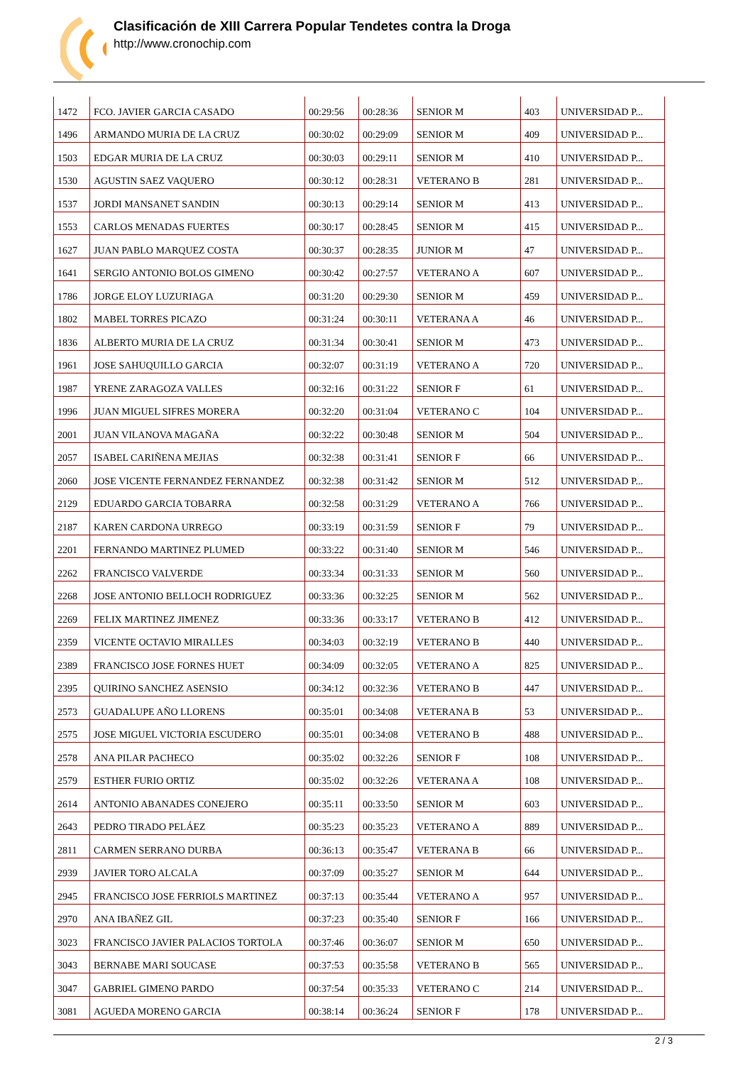Clasificación de XIII Carrera Popular Tendetes contra la Droga
http://www.cronochip.com
| 1472 | FCO. JAVIER GARCIA CASADO | 00:29:56 | 00:28:36 | SENIOR M | 403 | UNIVERSIDAD P... |
| 1496 | ARMANDO MURIA DE LA CRUZ | 00:30:02 | 00:29:09 | SENIOR M | 409 | UNIVERSIDAD P... |
| 1503 | EDGAR MURIA DE LA CRUZ | 00:30:03 | 00:29:11 | SENIOR M | 410 | UNIVERSIDAD P... |
| 1530 | AGUSTIN SAEZ VAQUERO | 00:30:12 | 00:28:31 | VETERANO B | 281 | UNIVERSIDAD P... |
| 1537 | JORDI MANSANET SANDIN | 00:30:13 | 00:29:14 | SENIOR M | 413 | UNIVERSIDAD P... |
| 1553 | CARLOS MENADAS FUERTES | 00:30:17 | 00:28:45 | SENIOR M | 415 | UNIVERSIDAD P... |
| 1627 | JUAN PABLO MARQUEZ COSTA | 00:30:37 | 00:28:35 | JUNIOR M | 47 | UNIVERSIDAD P... |
| 1641 | SERGIO ANTONIO BOLOS GIMENO | 00:30:42 | 00:27:57 | VETERANO A | 607 | UNIVERSIDAD P... |
| 1786 | JORGE ELOY LUZURIAGA | 00:31:20 | 00:29:30 | SENIOR M | 459 | UNIVERSIDAD P... |
| 1802 | MABEL TORRES PICAZO | 00:31:24 | 00:30:11 | VETERANA A | 46 | UNIVERSIDAD P... |
| 1836 | ALBERTO MURIA DE LA CRUZ | 00:31:34 | 00:30:41 | SENIOR M | 473 | UNIVERSIDAD P... |
| 1961 | JOSE SAHUQUILLO GARCIA | 00:32:07 | 00:31:19 | VETERANO A | 720 | UNIVERSIDAD P... |
| 1987 | YRENE ZARAGOZA VALLES | 00:32:16 | 00:31:22 | SENIOR F | 61 | UNIVERSIDAD P... |
| 1996 | JUAN MIGUEL SIFRES MORERA | 00:32:20 | 00:31:04 | VETERANO C | 104 | UNIVERSIDAD P... |
| 2001 | JUAN VILANOVA MAGAÑA | 00:32:22 | 00:30:48 | SENIOR M | 504 | UNIVERSIDAD P... |
| 2057 | ISABEL CARIÑENA MEJIAS | 00:32:38 | 00:31:41 | SENIOR F | 66 | UNIVERSIDAD P... |
| 2060 | JOSE VICENTE FERNANDEZ FERNANDEZ | 00:32:38 | 00:31:42 | SENIOR M | 512 | UNIVERSIDAD P... |
| 2129 | EDUARDO GARCIA TOBARRA | 00:32:58 | 00:31:29 | VETERANO A | 766 | UNIVERSIDAD P... |
| 2187 | KAREN CARDONA URREGO | 00:33:19 | 00:31:59 | SENIOR F | 79 | UNIVERSIDAD P... |
| 2201 | FERNANDO MARTINEZ PLUMED | 00:33:22 | 00:31:40 | SENIOR M | 546 | UNIVERSIDAD P... |
| 2262 | FRANCISCO VALVERDE | 00:33:34 | 00:31:33 | SENIOR M | 560 | UNIVERSIDAD P... |
| 2268 | JOSE ANTONIO BELLOCH RODRIGUEZ | 00:33:36 | 00:32:25 | SENIOR M | 562 | UNIVERSIDAD P... |
| 2269 | FELIX MARTINEZ JIMENEZ | 00:33:36 | 00:33:17 | VETERANO B | 412 | UNIVERSIDAD P... |
| 2359 | VICENTE OCTAVIO MIRALLES | 00:34:03 | 00:32:19 | VETERANO B | 440 | UNIVERSIDAD P... |
| 2389 | FRANCISCO JOSE FORNES HUET | 00:34:09 | 00:32:05 | VETERANO A | 825 | UNIVERSIDAD P... |
| 2395 | QUIRINO SANCHEZ ASENSIO | 00:34:12 | 00:32:36 | VETERANO B | 447 | UNIVERSIDAD P... |
| 2573 | GUADALUPE AÑO LLORENS | 00:35:01 | 00:34:08 | VETERANA B | 53 | UNIVERSIDAD P... |
| 2575 | JOSE MIGUEL VICTORIA ESCUDERO | 00:35:01 | 00:34:08 | VETERANO B | 488 | UNIVERSIDAD P... |
| 2578 | ANA PILAR PACHECO | 00:35:02 | 00:32:26 | SENIOR F | 108 | UNIVERSIDAD P... |
| 2579 | ESTHER FURIO ORTIZ | 00:35:02 | 00:32:26 | VETERANA A | 108 | UNIVERSIDAD P... |
| 2614 | ANTONIO ABANADES CONEJERO | 00:35:11 | 00:33:50 | SENIOR M | 603 | UNIVERSIDAD P... |
| 2643 | PEDRO TIRADO PELÁEZ | 00:35:23 | 00:35:23 | VETERANO A | 889 | UNIVERSIDAD P... |
| 2811 | CARMEN SERRANO DURBA | 00:36:13 | 00:35:47 | VETERANA B | 66 | UNIVERSIDAD P... |
| 2939 | JAVIER TORO ALCALA | 00:37:09 | 00:35:27 | SENIOR M | 644 | UNIVERSIDAD P... |
| 2945 | FRANCISCO JOSE FERRIOLS MARTINEZ | 00:37:13 | 00:35:44 | VETERANO A | 957 | UNIVERSIDAD P... |
| 2970 | ANA IBAÑEZ GIL | 00:37:23 | 00:35:40 | SENIOR F | 166 | UNIVERSIDAD P... |
| 3023 | FRANCISCO JAVIER PALACIOS TORTOLA | 00:37:46 | 00:36:07 | SENIOR M | 650 | UNIVERSIDAD P... |
| 3043 | BERNABE MARI SOUCASE | 00:37:53 | 00:35:58 | VETERANO B | 565 | UNIVERSIDAD P... |
| 3047 | GABRIEL GIMENO PARDO | 00:37:54 | 00:35:33 | VETERANO C | 214 | UNIVERSIDAD P... |
| 3081 | AGUEDA MORENO GARCIA | 00:38:14 | 00:36:24 | SENIOR F | 178 | UNIVERSIDAD P... |
2 / 3